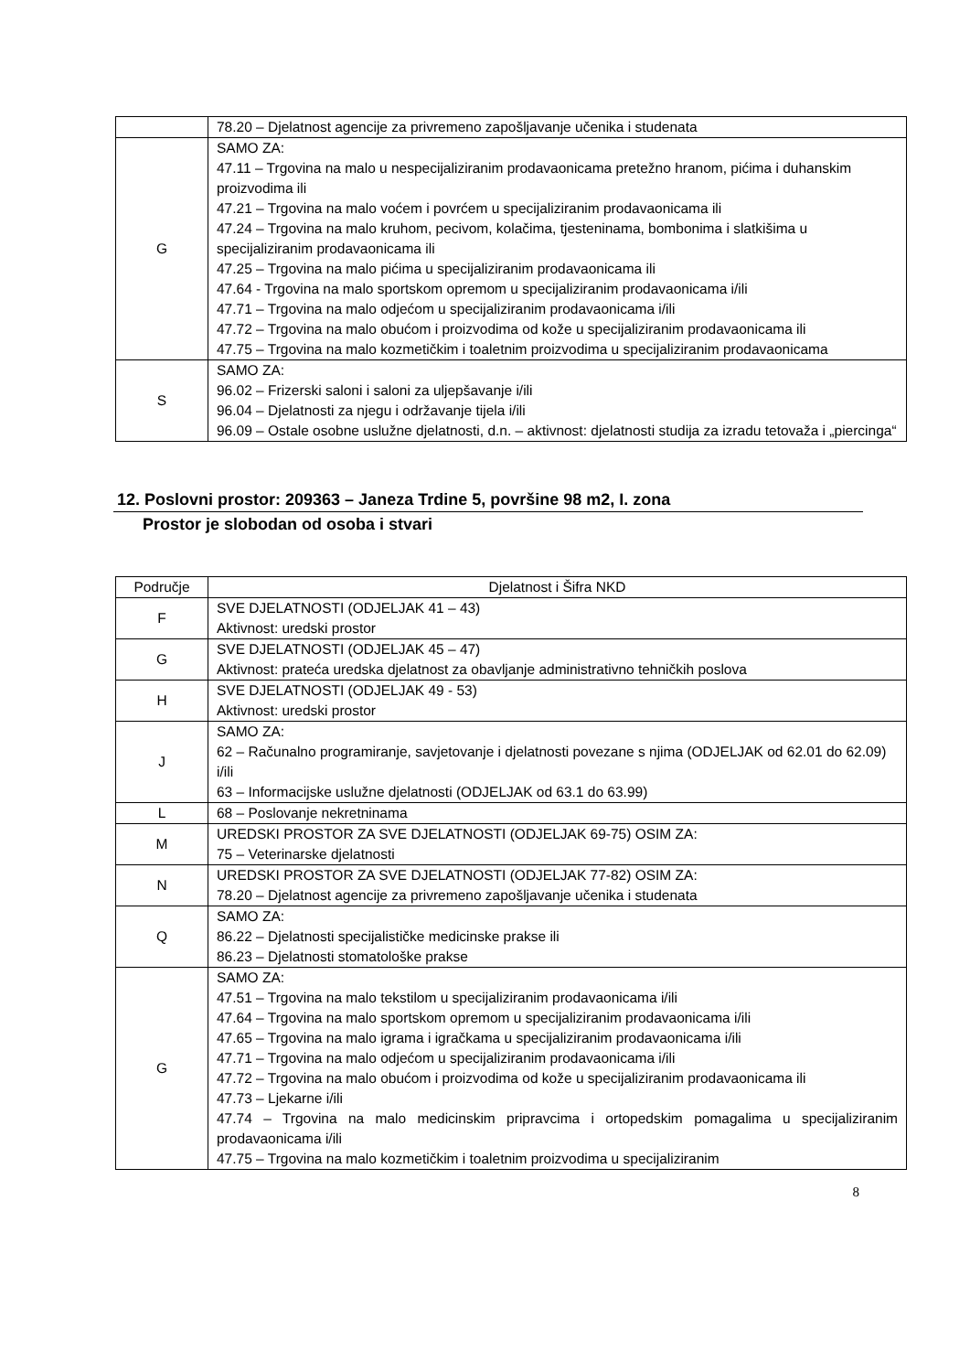| | 78.20 – Djelatnost agencije za privremeno zapošljavanje učenika i studenata |
| G | SAMO ZA: 47.11 – Trgovina na malo u nespecijaliziranim prodavaonicama pretežno hranom, pićima i duhanskim proizvodima ili 47.21 – Trgovina na malo voćem i povrćem u specijaliziranim prodavaonicama ili 47.24 – Trgovina na malo kruhom, pecivom, kolačima, tjesteninama, bombonima i slatkišima u specijaliziranim prodavaonicama ili 47.25 – Trgovina na malo pićima u specijaliziranim prodavaonicama ili 47.64 - Trgovina na malo sportskom opremom u specijaliziranim prodavaonicama i/ili 47.71 – Trgovina na malo odjećom u specijaliziranim prodavaonicama i/ili 47.72 – Trgovina na malo obućom i proizvodima od kože u specijaliziranim prodavaonicama ili 47.75 – Trgovina na malo kozmetičkim i toaletnim proizvodima u specijaliziranim prodavaonicama |
| S | SAMO ZA: 96.02 – Frizerski saloni i saloni za uljepšavanje i/ili 96.04 – Djelatnosti za njegu i održavanje tijela i/ili 96.09 – Ostale osobne uslužne djelatnosti, d.n. – aktivnost: djelatnosti studija za izradu tetovaža i „piercinga“ |
12. Poslovni prostor: 209363 – Janeza Trdine 5, površine 98 m2, I. zona
Prostor je slobodan od osoba i stvari
| Područje | Djelatnost i Šifra NKD |
| --- | --- |
| F | SVE DJELATNOSTI (ODJELJAK 41 – 43) Aktivnost: uredski prostor |
| G | SVE DJELATNOSTI (ODJELJAK 45 – 47) Aktivnost: prateća uredska djelatnost za obavljanje administrativno tehničkih poslova |
| H | SVE DJELATNOSTI (ODJELJAK 49 - 53) Aktivnost: uredski prostor |
| J | SAMO ZA: 62 – Računalno programiranje, savjetovanje i djelatnosti povezane s njima (ODJELJAK od 62.01 do 62.09) i/ili 63 – Informacijske uslužne djelatnosti (ODJELJAK od 63.1 do 63.99) |
| L | 68 – Poslovanje nekretninama |
| M | UREDSKI PROSTOR ZA SVE DJELATNOSTI (ODJELJAK 69-75) OSIM ZA: 75 – Veterinarske djelatnosti |
| N | UREDSKI PROSTOR ZA SVE DJELATNOSTI (ODJELJAK 77-82) OSIM ZA: 78.20 – Djelatnost agencije za privremeno zapošljavanje učenika i studenata |
| Q | SAMO ZA: 86.22 – Djelatnosti specijalističke medicinske prakse ili 86.23 – Djelatnosti stomatološke prakse |
| G | SAMO ZA: 47.51 – Trgovina na malo tekstilom u specijaliziranim prodavaonicama i/ili 47.64 – Trgovina na malo sportskom opremom u specijaliziranim prodavaonicama i/ili 47.65 – Trgovina na malo igrama i igračkama u specijaliziranim prodavaonicama i/ili 47.71 – Trgovina na malo odjećom u specijaliziranim prodavaonicama i/ili 47.72 – Trgovina na malo obućom i proizvodima od kože u specijaliziranim prodavaonicama ili 47.73 – Ljekarne i/ili 47.74 – Trgovina na malo medicinskim pripravcima i ortopedskim pomagalima u specijaliziranim prodavaonicama i/ili 47.75 – Trgovina na malo kozmetičkim i toaletnim proizvodima u specijaliziranim |
8